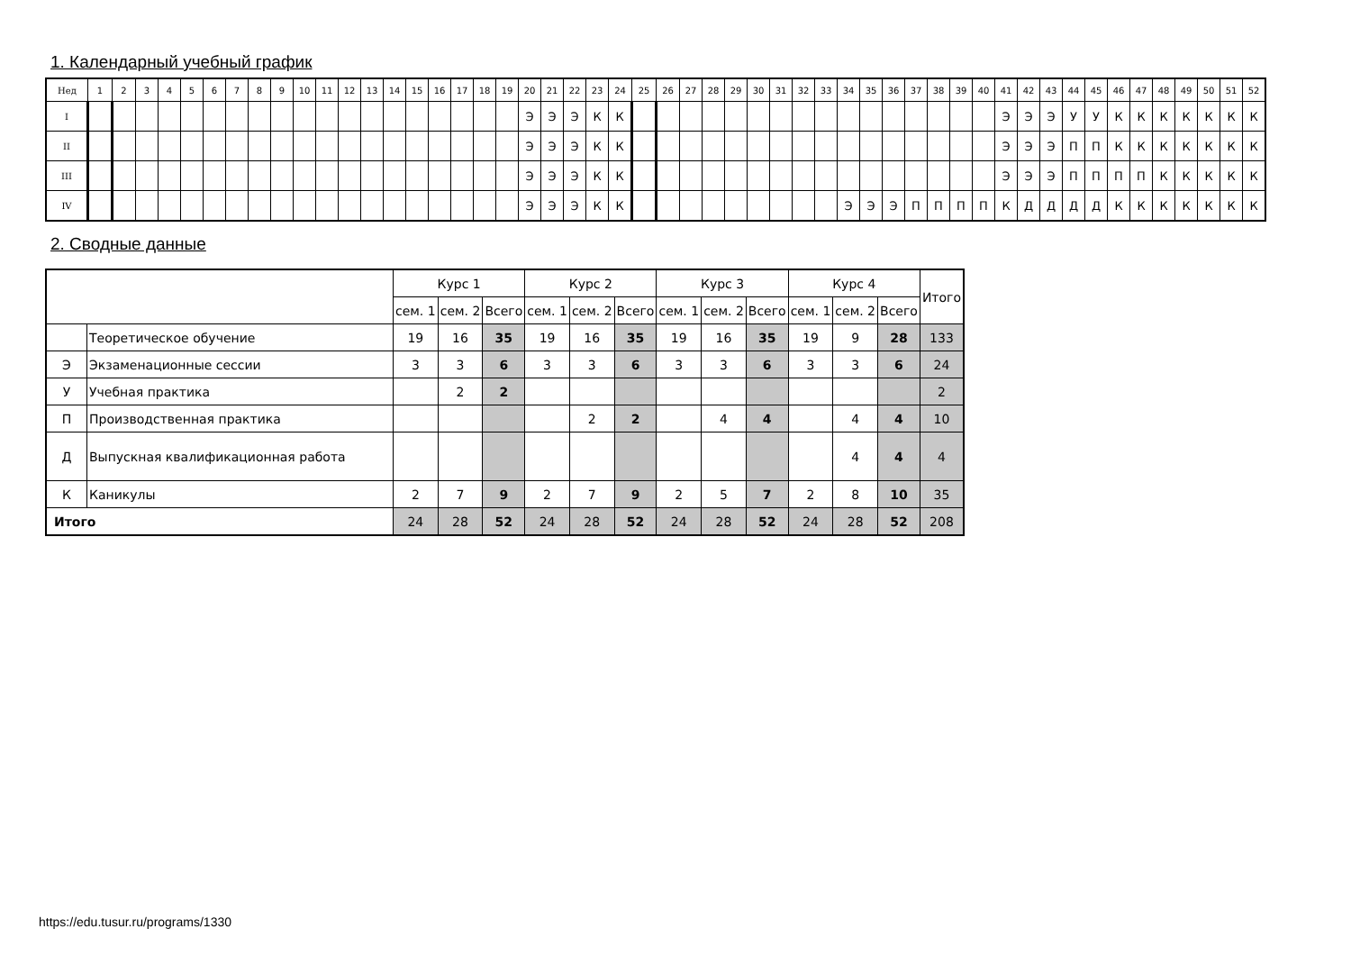1. Календарный учебный график
| Нед | 1 | 2 | 3 | 4 | 5 | 6 | 7 | 8 | 9 | 10 | 11 | 12 | 13 | 14 | 15 | 16 | 17 | 18 | 19 | 20 | 21 | 22 | 23 | 24 | 25 | 26 | 27 | 28 | 29 | 30 | 31 | 32 | 33 | 34 | 35 | 36 | 37 | 38 | 39 | 40 | 41 | 42 | 43 | 44 | 45 | 46 | 47 | 48 | 49 | 50 | 51 | 52 |
| I | | | | | | | | | | | | | | | | | | | | Э | Э | Э | К | К | | | | | | | | | | | | | | | | | Э | Э | Э | У | У | К | К | К | К | К | К | К |
| II | | | | | | | | | | | | | | | | | | | | Э | Э | Э | К | К | | | | | | | | | | | | | | | | | Э | Э | Э | П | П | К | К | К | К | К | К | К |
| III | | | | | | | | | | | | | | | | | | | | Э | Э | Э | К | К | | | | | | | | | | | | | | | | | Э | Э | Э | П | П | П | П | К | К | К | К | К |
| IV | | | | | | | | | | | | | | | | | | | | Э | Э | Э | К | К | | | | | | | | | | Э | Э | Э | П | П | П | П | К | Д | Д | Д | Д | К | К | К | К | К | К | К |
2. Сводные данные
| | | Курс 1 | | | Курс 2 | | | Курс 3 | | | Курс 4 | | | Итого |
| | | сем. 1 | сем. 2 | Всего | сем. 1 | сем. 2 | Всего | сем. 1 | сем. 2 | Всего | сем. 1 | сем. 2 | Всего | |
| | Теоретическое обучение | 19 | 16 | 35 | 19 | 16 | 35 | 19 | 16 | 35 | 19 | 9 | 28 | 133 |
| Э | Экзаменационные сессии | 3 | 3 | 6 | 3 | 3 | 6 | 3 | 3 | 6 | 3 | 3 | 6 | 24 |
| У | Учебная практика | | 2 | 2 | | | | | | | | | | 2 |
| П | Производственная практика | | | | | 2 | 2 | | 4 | 4 | | 4 | 4 | 10 |
| Д | Выпускная квалификационная работа | | | | | | | | | | | 4 | 4 | 4 |
| К | Каникулы | 2 | 7 | 9 | 2 | 7 | 9 | 2 | 5 | 7 | 2 | 8 | 10 | 35 |
| Итого | | 24 | 28 | 52 | 24 | 28 | 52 | 24 | 28 | 52 | 24 | 28 | 52 | 208 |
https://edu.tusur.ru/programs/1330